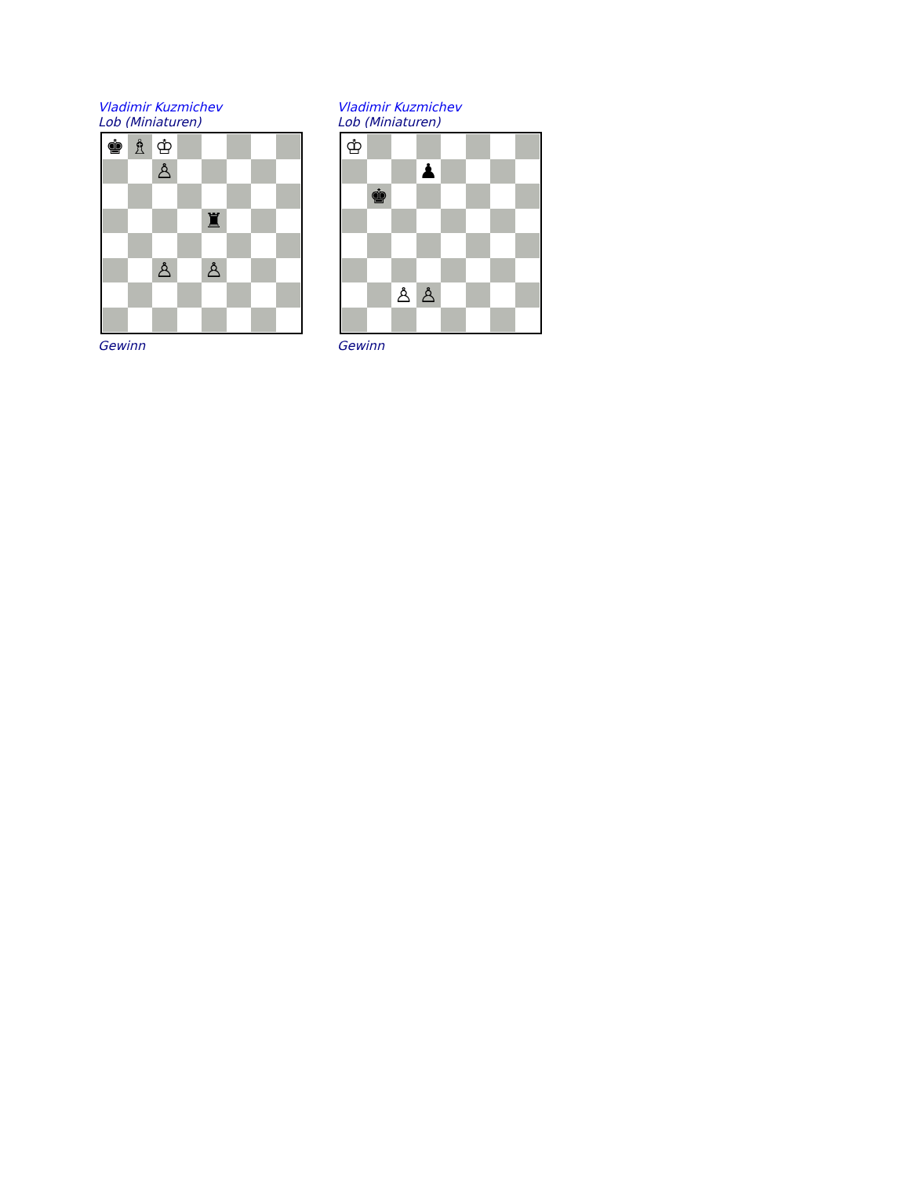Vladimir Kuzmichev
Lob (Miniaturen)
♚
♗
♔
♙
♜
♙
♙
Gewinn
Vladimir Kuzmichev
Lob (Miniaturen)
♔
♟
♚
♙
♙
Gewinn